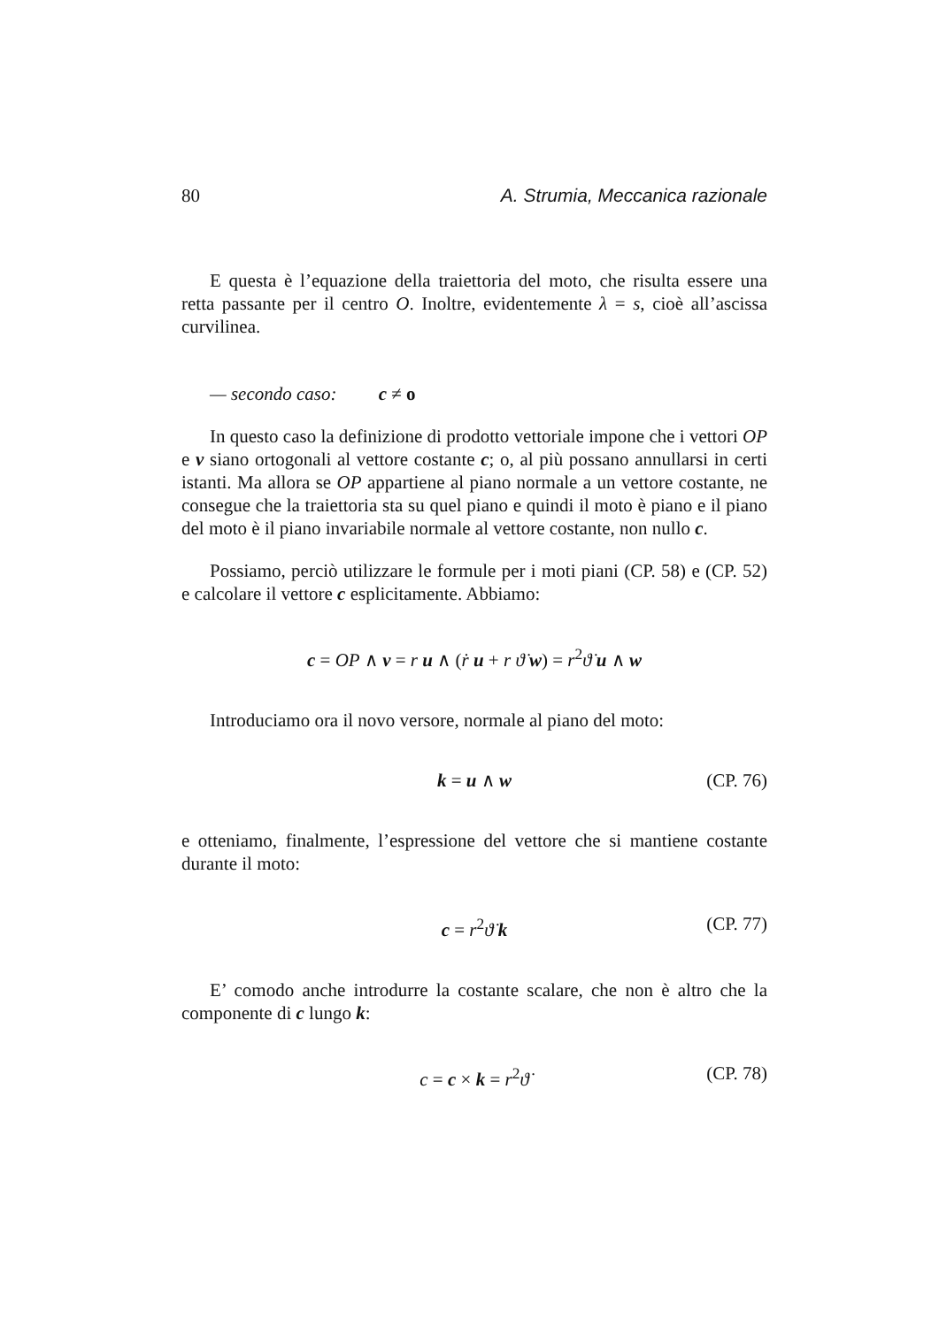80 A. Strumia, Meccanica razionale
E questa è l’equazione della traiettoria del moto, che risulta essere una retta passante per il centro O. Inoltre, evidentemente λ = s, cioè all’ascissa curvilinea.
— secondo caso: c ≠ o
In questo caso la definizione di prodotto vettoriale impone che i vettori OP e v siano ortogonali al vettore costante c; o, al più possano annullarsi in certi istanti. Ma allora se OP appartiene al piano normale a un vettore costante, ne consegue che la traiettoria sta su quel piano e quindi il moto è piano e il piano del moto è il piano invariabile normale al vettore costante, non nullo c.
Possiamo, perciò utilizzare le formule per i moti piani (CP. 58) e (CP. 52) e calcolare il vettore c esplicitamente. Abbiamo:
c = OP ∧ v = r u ∧ (ṙ u + r ϑ̇ w) = r<sup>2</sup>ϑ̇ u ∧ w
Introduciamo ora il novo versore, normale al piano del moto:
k = u ∧ w (CP. 76)
e otteniamo, finalmente, l’espressione del vettore che si mantiene costante durante il moto:
c = r<sup>2</sup>ϑ̇ k (CP. 77)
E’ comodo anche introdurre la costante scalare, che non è altro che la componente di c lungo k:
c = c × k = r<sup>2</sup>ϑ̇ (CP. 78)